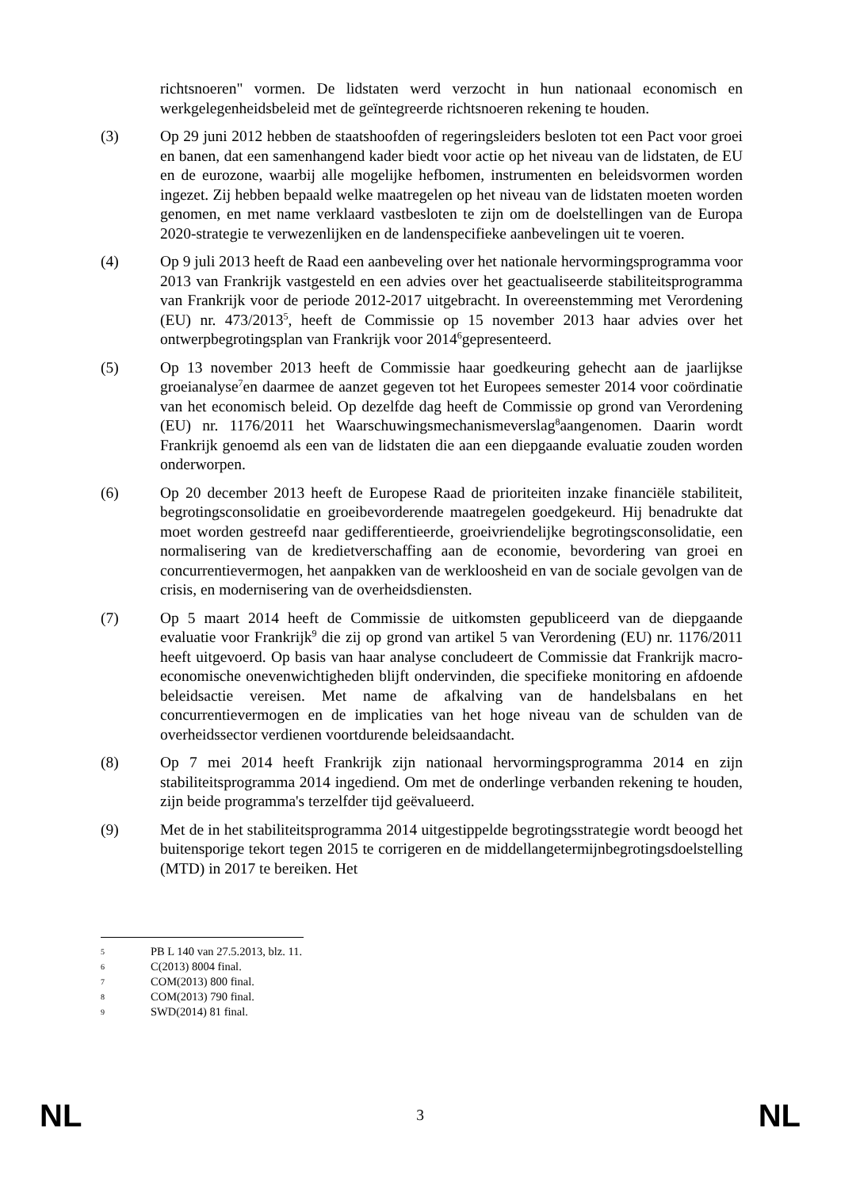richtsnoeren" vormen. De lidstaten werd verzocht in hun nationaal economisch en werkgelegenheidsbeleid met de geïntegreerde richtsnoeren rekening te houden.
(3) Op 29 juni 2012 hebben de staatshoofden of regeringsleiders besloten tot een Pact voor groei en banen, dat een samenhangend kader biedt voor actie op het niveau van de lidstaten, de EU en de eurozone, waarbij alle mogelijke hefbomen, instrumenten en beleidsvormen worden ingezet. Zij hebben bepaald welke maatregelen op het niveau van de lidstaten moeten worden genomen, en met name verklaard vastbesloten te zijn om de doelstellingen van de Europa 2020-strategie te verwezenlijken en de landenspecifieke aanbevelingen uit te voeren.
(4) Op 9 juli 2013 heeft de Raad een aanbeveling over het nationale hervormingsprogramma voor 2013 van Frankrijk vastgesteld en een advies over het geactualiseerde stabiliteitsprogramma van Frankrijk voor de periode 2012-2017 uitgebracht. In overeenstemming met Verordening (EU) nr. 473/2013<sup>5</sup>, heeft de Commissie op 15 november 2013 haar advies over het ontwerpbegrotingsplan van Frankrijk voor 2014<sup>6</sup>gepresenteerd.
(5) Op 13 november 2013 heeft de Commissie haar goedkeuring gehecht aan de jaarlijkse groeianalyse<sup>7</sup>en daarmee de aanzet gegeven tot het Europees semester 2014 voor coördinatie van het economisch beleid. Op dezelfde dag heeft de Commissie op grond van Verordening (EU) nr. 1176/2011 het Waarschuwingsmechanismeverslag<sup>8</sup>aangenomen. Daarin wordt Frankrijk genoemd als een van de lidstaten die aan een diepgaande evaluatie zouden worden onderworpen.
(6) Op 20 december 2013 heeft de Europese Raad de prioriteiten inzake financiële stabiliteit, begrotingsconsolidatie en groeibevorderende maatregelen goedgekeurd. Hij benadrukte dat moet worden gestreefd naar gedifferentieerde, groeivriendelijke begrotingsconsolidatie, een normalisering van de kredietverschaffing aan de economie, bevordering van groei en concurrentievermogen, het aanpakken van de werkloosheid en van de sociale gevolgen van de crisis, en modernisering van de overheidsdiensten.
(7) Op 5 maart 2014 heeft de Commissie de uitkomsten gepubliceerd van de diepgaande evaluatie voor Frankrijk<sup>9</sup> die zij op grond van artikel 5 van Verordening (EU) nr. 1176/2011 heeft uitgevoerd. Op basis van haar analyse concludeert de Commissie dat Frankrijk macro-economische onevenwichtigheden blijft ondervinden, die specifieke monitoring en afdoende beleidsactie vereisen. Met name de afkalving van de handelsbalans en het concurrentievermogen en de implicaties van het hoge niveau van de schulden van de overheidssector verdienen voortdurende beleidsaandacht.
(8) Op 7 mei 2014 heeft Frankrijk zijn nationaal hervormingsprogramma 2014 en zijn stabiliteitsprogramma 2014 ingediend. Om met de onderlinge verbanden rekening te houden, zijn beide programma's terzelfder tijd geëvalueerd.
(9) Met de in het stabiliteitsprogramma 2014 uitgestippelde begrotingsstrategie wordt beoogd het buitensporige tekort tegen 2015 te corrigeren en de middellangetermijnbegrotingsdoelstelling (MTD) in 2017 te bereiken. Het
5 PB L 140 van 27.5.2013, blz. 11.
6 C(2013) 8004 final.
7 COM(2013) 800 final.
8 COM(2013) 790 final.
9 SWD(2014) 81 final.
NL 3 NL